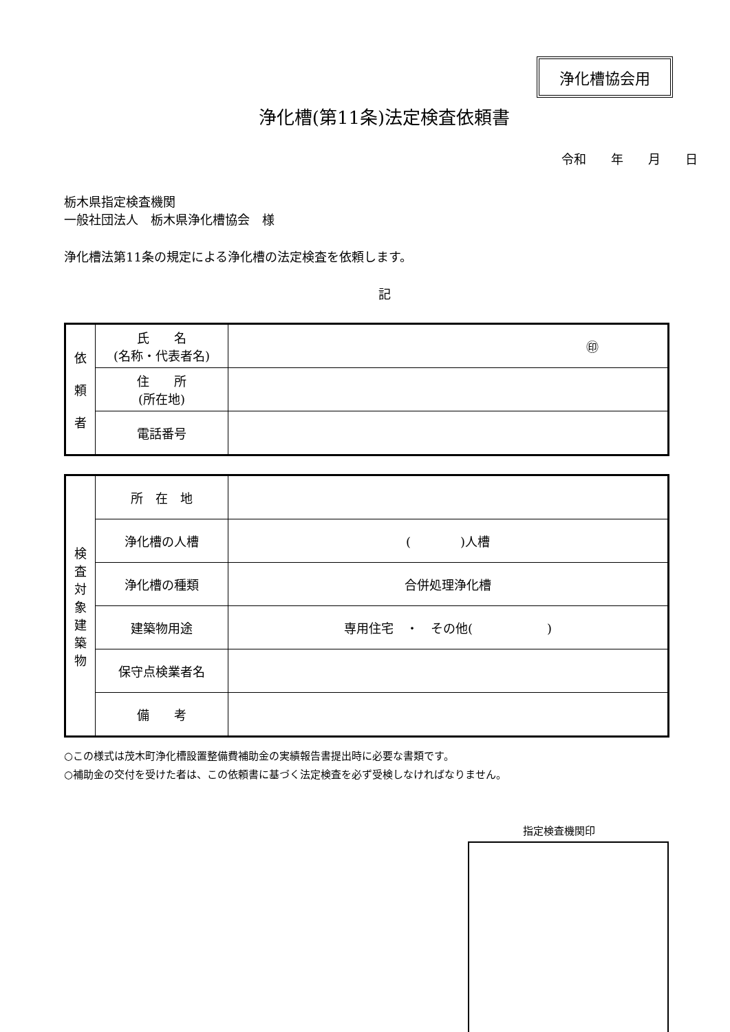浄化槽協会用
浄化槽(第11条)法定検査依頼書
令和　　年　　月　　日
栃木県指定検査機関
一般社団法人　栃木県浄化槽協会　様
浄化槽法第11条の規定による浄化槽の法定検査を依頼します。
記
| 依 頼 者 | 氏 名 (名称・代表者名) | ㊞ |
| | 住 所 (所在地) | |
| | 電話番号 | |
| 検 査 対 象 建 築 物 | 所 在 地 | |
| | 浄化槽の人槽 | ( )人槽 |
| | 浄化槽の種類 | 合併処理浄化槽 |
| | 建築物用途 | 専用住宅 ・ その他( ) |
| | 保守点検業者名 | |
| | 備 考 | |
○この様式は茂木町浄化槽設置整備費補助金の実績報告書提出時に必要な書類です。
○補助金の交付を受けた者は、この依頼書に基づく法定検査を必ず受検しなければなりません。
指定検査機関印